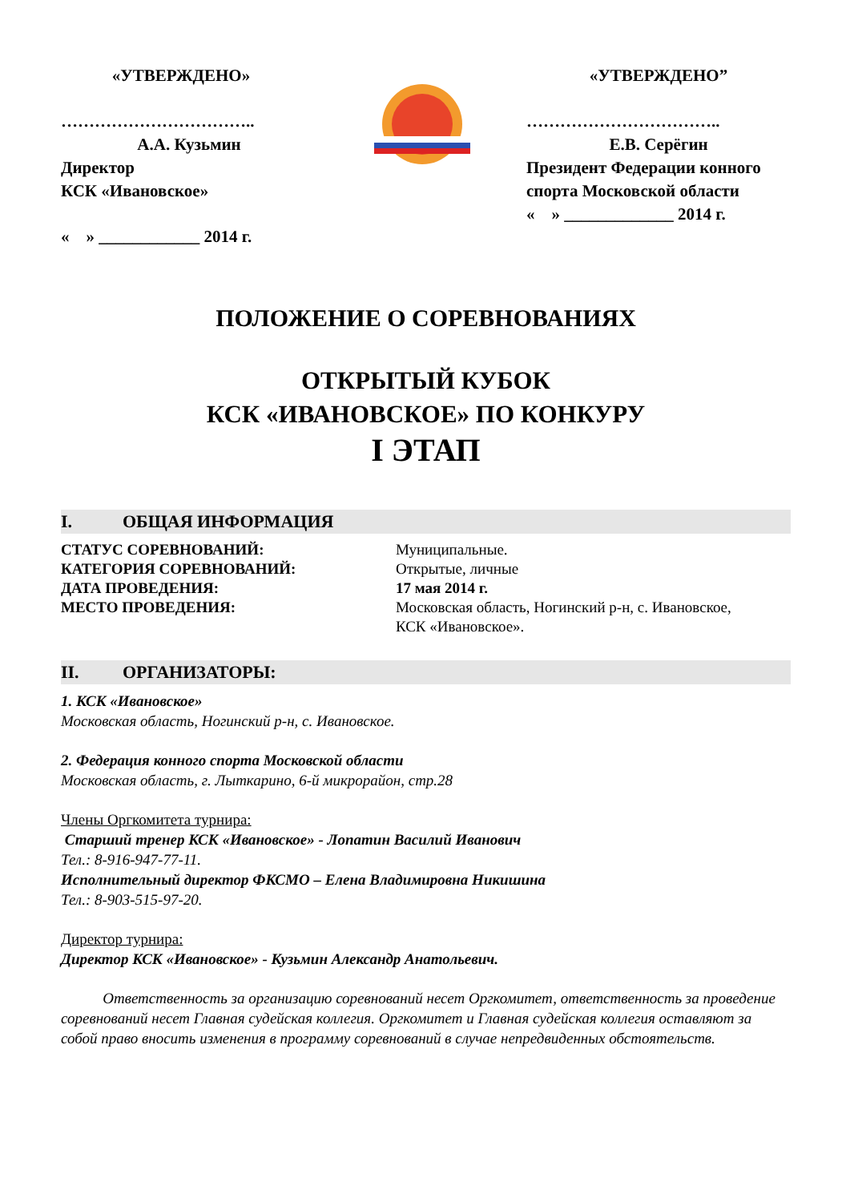«УТВЕРЖДЕНО»
……………………………..
А.А. Кузьмин
Директор
КСК «Ивановское»
« » ____________ 2014 г.
«УТВЕРЖДЕНО”
……………………………..
Е.В. Серёгин
Президент Федерации конного спорта Московской области
« » _____________ 2014 г.
ПОЛОЖЕНИЕ О СОРЕВНОВАНИЯХ
ОТКРЫТЫЙ КУБОК
КСК «ИВАНОВСКОЕ» ПО КОНКУРУ
I ЭТАП
I. ОБЩАЯ ИНФОРМАЦИЯ
СТАТУС СОРЕВНОВАНИЙ: Муниципальные.
КАТЕГОРИЯ СОРЕВНОВАНИЙ: Открытые, личные
ДАТА ПРОВЕДЕНИЯ: 17 мая 2014 г.
МЕСТО ПРОВЕДЕНИЯ: Московская область, Ногинский р-н, с. Ивановское,
КСК «Ивановское».
II. ОРГАНИЗАТОРЫ:
1. КСК «Ивановское»
Московская область, Ногинский р-н, с. Ивановское.
2. Федерация конного спорта Московской области
Московская область, г. Лыткарино, 6-й микрорайон, стр.28
Члены Оргкомитета турнира:
Старший тренер КСК «Ивановское» - Лопатин Василий Иванович
Тел.: 8-916-947-77-11.
Исполнительный директор ФКСМО – Елена Владимировна Никишина
Тел.: 8-903-515-97-20.
Директор турнира:
Директор КСК «Ивановское» - Кузьмин Александр Анатольевич.
Ответственность за организацию соревнований несет Оргкомитет, ответственность за проведение соревнований несет Главная судейская коллегия. Оргкомитет и Главная судейская коллегия оставляют за собой право вносить изменения в программу соревнований в случае непредвиденных обстоятельств.